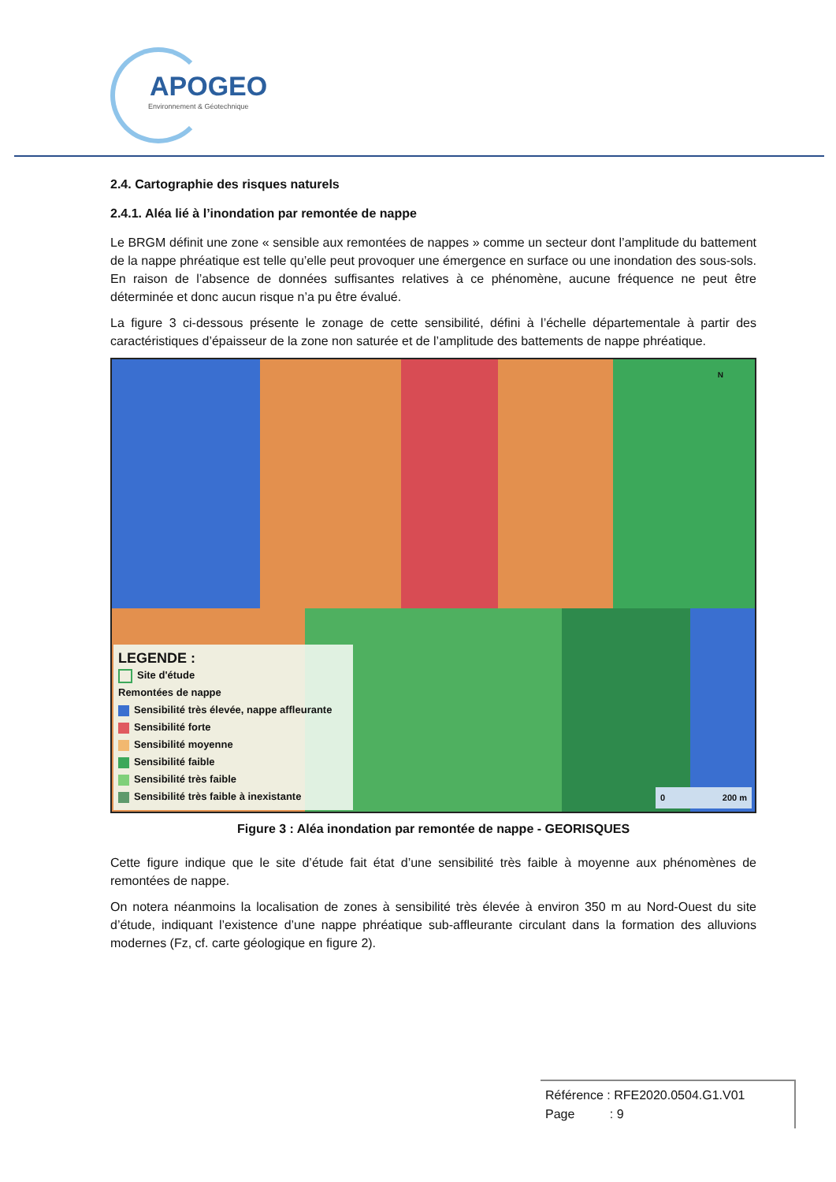APOGEO
Environnement & Géotechnique
2.4. Cartographie des risques naturels
2.4.1. Aléa lié à l’inondation par remontée de nappe
Le BRGM définit une zone « sensible aux remontées de nappes » comme un secteur dont l’amplitude du battement de la nappe phréatique est telle qu’elle peut provoquer une émergence en surface ou une inondation des sous-sols. En raison de l’absence de données suffisantes relatives à ce phénomène, aucune fréquence ne peut être déterminée et donc aucun risque n’a pu être évalué.
La figure 3 ci-dessous présente le zonage de cette sensibilité, défini à l’échelle départementale à partir des caractéristiques d’épaisseur de la zone non saturée et de l’amplitude des battements de nappe phréatique.
LEGENDE :
Site d'étude
Remontées de nappe
Sensibilité très élevée, nappe affleurante
Sensibilité forte
Sensibilité moyenne
Sensibilité faible
Sensibilité très faible
Sensibilité très faible à inexistante
0 200 m
N
Figure 3 : Aléa inondation par remontée de nappe - GEORISQUES
Cette figure indique que le site d’étude fait état d’une sensibilité très faible à moyenne aux phénomènes de remontées de nappe.
On notera néanmoins la localisation de zones à sensibilité très élevée à environ 350 m au Nord-Ouest du site d’étude, indiquant l’existence d’une nappe phréatique sub-affleurante circulant dans la formation des alluvions modernes (Fz, cf. carte géologique en figure 2).
Référence : RFE2020.0504.G1.V01
Page : 9